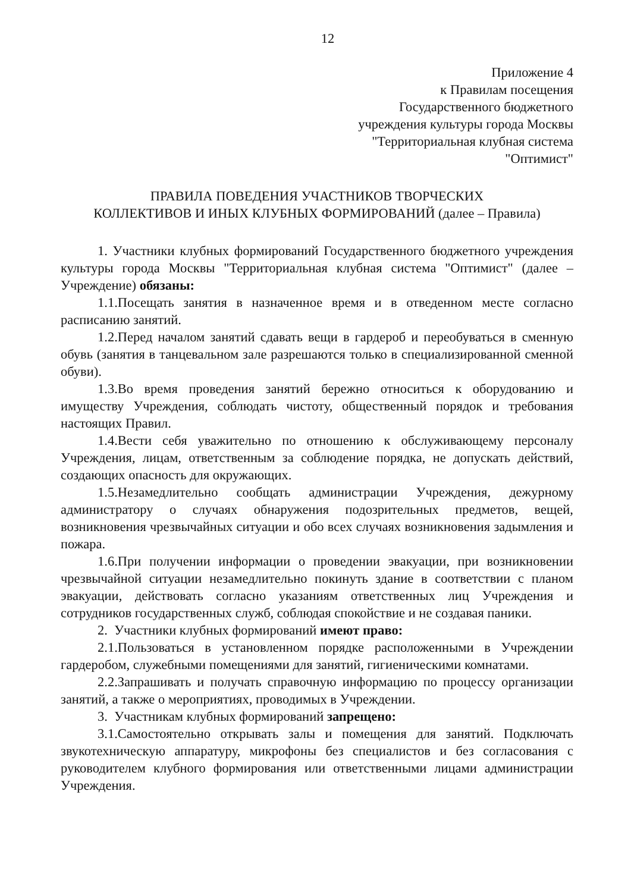12
Приложение 4
к Правилам посещения
Государственного бюджетного
учреждения культуры города Москвы
"Территориальная клубная система
"Оптимист"
ПРАВИЛА ПОВЕДЕНИЯ УЧАСТНИКОВ ТВОРЧЕСКИХ
КОЛЛЕКТИВОВ И ИНЫХ КЛУБНЫХ ФОРМИРОВАНИЙ (далее – Правила)
1. Участники клубных формирований Государственного бюджетного учреждения культуры города Москвы "Территориальная клубная система "Оптимист" (далее – Учреждение) обязаны:
1.1.Посещать занятия в назначенное время и в отведенном месте согласно расписанию занятий.
1.2.Перед началом занятий сдавать вещи в гардероб и переобуваться в сменную обувь (занятия в танцевальном зале разрешаются только в специализированной сменной обуви).
1.3.Во время проведения занятий бережно относиться к оборудованию и имуществу Учреждения, соблюдать чистоту, общественный порядок и требования настоящих Правил.
1.4.Вести себя уважительно по отношению к обслуживающему персоналу Учреждения, лицам, ответственным за соблюдение порядка, не допускать действий, создающих опасность для окружающих.
1.5.Незамедлительно сообщать администрации Учреждения, дежурному администратору о случаях обнаружения подозрительных предметов, вещей, возникновения чрезвычайных ситуации и обо всех случаях возникновения задымления и пожара.
1.6.При получении информации о проведении эвакуации, при возникновении чрезвычайной ситуации незамедлительно покинуть здание в соответствии с планом эвакуации, действовать согласно указаниям ответственных лиц Учреждения и сотрудников государственных служб, соблюдая спокойствие и не создавая паники.
2. Участники клубных формирований имеют право:
2.1.Пользоваться в установленном порядке расположенными в Учреждении гардеробом, служебными помещениями для занятий, гигиеническими комнатами.
2.2.Запрашивать и получать справочную информацию по процессу организации занятий, а также о мероприятиях, проводимых в Учреждении.
3. Участникам клубных формирований запрещено:
3.1.Самостоятельно открывать залы и помещения для занятий. Подключать звукотехническую аппаратуру, микрофоны без специалистов и без согласования с руководителем клубного формирования или ответственными лицами администрации Учреждения.